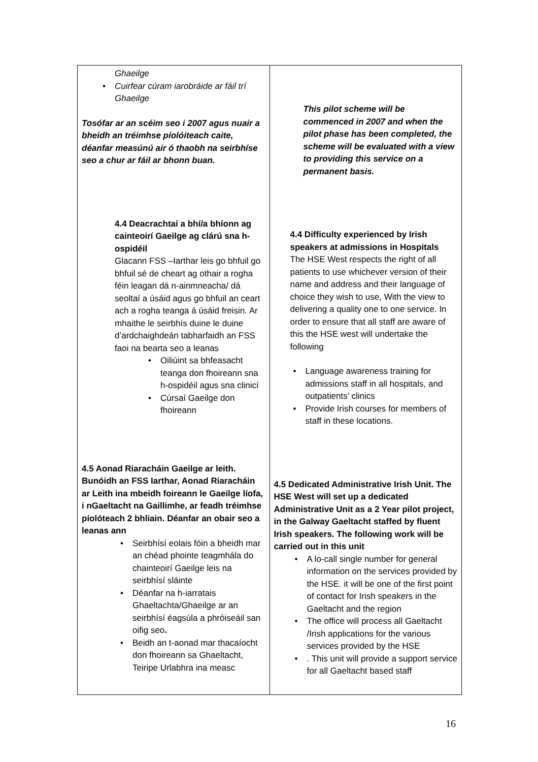| Ghaeilge • Cuirfear cúram iarobráide ar fáil trí Ghaeilge Tosófar ar an scéim seo i 2007 agus nuair a bheidh an tréimhse píolóiteach caite, déanfar measúnú air ó thaobh na seirbhíse seo a chur ar fáil ar bhonn buan. 4.4 Deacrachtaí a bhí/a bhíonn ag cainteoirí Gaeilge ag clárú sna h-ospidéil Glacann FSS –Iarthar leis go bhfuil go bhfuil sé de cheart ag othair a rogha féin leagan dá n-ainmneacha/ dá seoltaí a úsáid agus go bhfuil an ceart ach a rogha teanga á úsáid freisin. Ar mhaithe le seirbhís duine le duine d’ardchaighdeán tabharfaidh an FSS faoi na bearta seo a leanas • Oiliúint sa bhfeasacht teanga don fhoireann sna h-ospidéil agus sna clinicí • Cúrsaí Gaeilge don fhoireann 4.5 Aonad Riaracháin Gaeilge ar leith. Bunóidh an FSS Iarthar, Aonad Riaracháin ar Leith ina mbeidh foireann le Gaeilge líofa, i nGaeltacht na Gaillimhe, ar feadh tréimhse píolóteach 2 bhliain. Déanfar an obair seo a leanas ann • Seirbhísí eolais fóin a bheidh mar an chéad phointe teagmhála do chainteoirí Gaeilge leis na seirbhísí sláinte • Déanfar na h-iarratais Ghaeltachta/Ghaeilge ar an seirbhísí éagsúla a phróiseáil san oifig seo . • Beidh an t-aonad mar thacaíocht don fhoireann sa Ghaeltacht, Teiripe Urlabhra ina measc | This pilot scheme will be commenced in 2007 and when the pilot phase has been completed, the scheme will be evaluated with a view to providing this service on a permanent basis. 4.4 Difficulty experienced by Irish speakers at admissions in Hospitals The HSE West respects the right of all patients to use whichever version of their name and address and their language of choice they wish to use, With the view to delivering a quality one to one service. In order to ensure that all staff are aware of this the HSE west will undertake the following • Language awareness training for admissions staff in all hospitals, and outpatients’ clinics • Provide Irish courses for members of staff in these locations. 4.5 Dedicated Administrative Irish Unit. The HSE West will set up a dedicated Administrative Unit as a 2 Year pilot project, in the Galway Gaeltacht staffed by fluent Irish speakers. The following work will be carried out in this unit • A lo-call single number for general information on the services provided by the HSE. it will be one of the first point of contact for Irish speakers in the Gaeltacht and the region • The office will process all Gaeltacht /Irish applications for the various services provided by the HSE • . This unit will provide a support service for all Gaeltacht based staff |
16